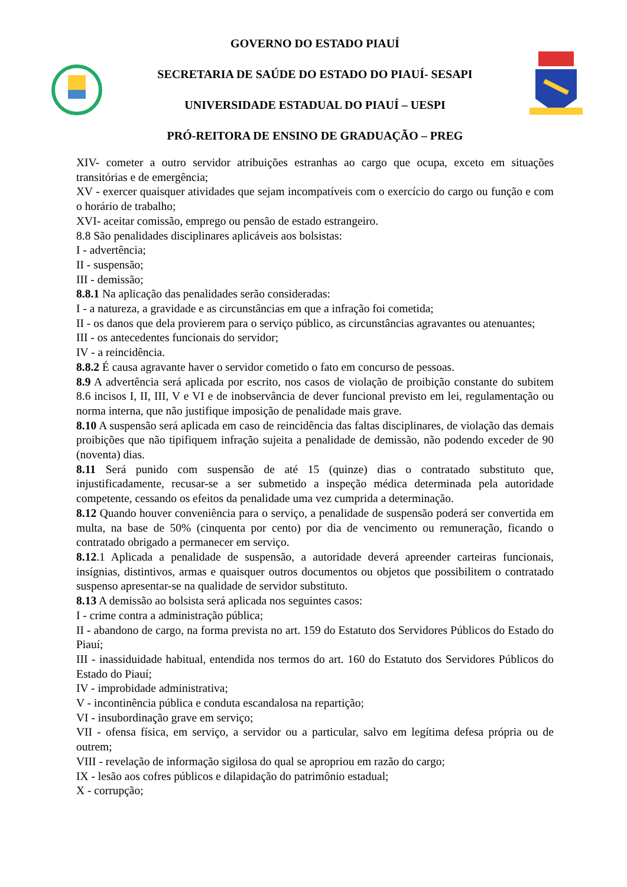GOVERNO DO ESTADO PIAUÍ
SECRETARIA DE SAÚDE DO ESTADO DO PIAUÍ- SESAPI
UNIVERSIDADE ESTADUAL DO PIAUÍ – UESPI
PRÓ-REITORA DE ENSINO DE GRADUAÇÃO – PREG
XIV- cometer a outro servidor atribuições estranhas ao cargo que ocupa, exceto em situações transitórias e de emergência;
XV - exercer quaisquer atividades que sejam incompatíveis com o exercício do cargo ou função e com o horário de trabalho;
XVI- aceitar comissão, emprego ou pensão de estado estrangeiro.
8.8 São penalidades disciplinares aplicáveis aos bolsistas:
I - advertência;
II - suspensão;
III - demissão;
8.8.1 Na aplicação das penalidades serão consideradas:
I - a natureza, a gravidade e as circunstâncias em que a infração foi cometida;
II - os danos que dela provierem para o serviço público, as circunstâncias agravantes ou atenuantes;
III - os antecedentes funcionais do servidor;
IV - a reincidência.
8.8.2 É causa agravante haver o servidor cometido o fato em concurso de pessoas.
8.9 A advertência será aplicada por escrito, nos casos de violação de proibição constante do subitem 8.6 incisos I, II, III, V e VI e de inobservância de dever funcional previsto em lei, regulamentação ou norma interna, que não justifique imposição de penalidade mais grave.
8.10 A suspensão será aplicada em caso de reincidência das faltas disciplinares, de violação das demais proibições que não tipifiquem infração sujeita a penalidade de demissão, não podendo exceder de 90 (noventa) dias.
8.11 Será punido com suspensão de até 15 (quinze) dias o contratado substituto que, injustificadamente, recusar-se a ser submetido a inspeção médica determinada pela autoridade competente, cessando os efeitos da penalidade uma vez cumprida a determinação.
8.12 Quando houver conveniência para o serviço, a penalidade de suspensão poderá ser convertida em multa, na base de 50% (cinquenta por cento) por dia de vencimento ou remuneração, ficando o contratado obrigado a permanecer em serviço.
8.12.1 Aplicada a penalidade de suspensão, a autoridade deverá apreender carteiras funcionais, insígnias, distintivos, armas e quaisquer outros documentos ou objetos que possibilitem o contratado suspenso apresentar-se na qualidade de servidor substituto.
8.13 A demissão ao bolsista será aplicada nos seguintes casos:
I - crime contra a administração pública;
II - abandono de cargo, na forma prevista no art. 159 do Estatuto dos Servidores Públicos do Estado do Piauí;
III - inassiduidade habitual, entendida nos termos do art. 160 do Estatuto dos Servidores Públicos do Estado do Piauí;
IV - improbidade administrativa;
V - incontinência pública e conduta escandalosa na repartição;
VI - insubordinação grave em serviço;
VII - ofensa física, em serviço, a servidor ou a particular, salvo em legítima defesa própria ou de outrem;
VIII - revelação de informação sigilosa do qual se apropriou em razão do cargo;
IX - lesão aos cofres públicos e dilapidação do patrimônio estadual;
X - corrupção;